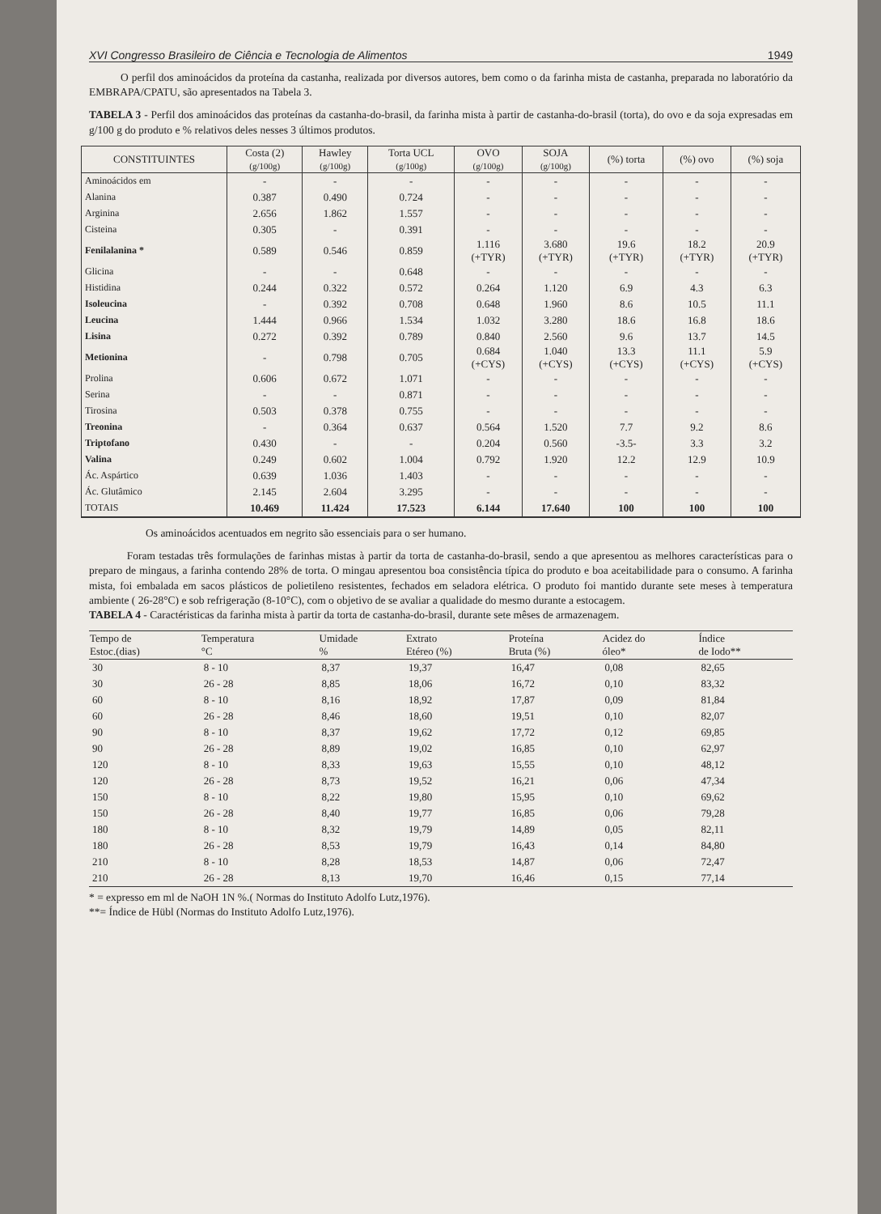XVI Congresso Brasileiro de Ciência e Tecnologia de Alimentos 1949
O perfil dos aminoácidos da proteína da castanha, realizada por diversos autores, bem como o da farinha mista de castanha, preparada no laboratório da EMBRAPA/CPATU, são apresentados na Tabela 3.
TABELA 3 - Perfil dos aminoácidos das proteínas da castanha-do-brasil, da farinha mista à partir de castanha-do-brasil (torta), do ovo e da soja expresadas em g/100 g do produto e % relativos deles nesses 3 últimos produtos.
| CONSTITUINTES | Costa (2) (g/100g) | Hawley (g/100g) | Torta UCL (g/100g) | OVO (g/100g) | SOJA (g/100g) | (%) torta | (%) ovo | (%) soja |
| --- | --- | --- | --- | --- | --- | --- | --- | --- |
| Aminoácidos em | - | - | - | - | - | - | - | - |
| Alanina | 0.387 | 0.490 | 0.724 | - | - | - | - | - |
| Arginina | 2.656 | 1.862 | 1.557 | - | - | - | - | - |
| Cisteina | 0.305 | - | 0.391 | - | - | - | - | - |
| Fenilalanina * | 0.589 | 0.546 | 0.859 | 1.116 (+TYR) | 3.680 (+TYR) | 19.6 (+TYR) | 18.2 (+TYR) | 20.9 (+TYR) |
| Glicina | - | - | 0.648 | - | - | - | - | - |
| Histidina | 0.244 | 0.322 | 0.572 | 0.264 | 1.120 | 6.9 | 4.3 | 6.3 |
| Isoleucina | - | 0.392 | 0.708 | 0.648 | 1.960 | 8.6 | 10.5 | 11.1 |
| Leucina | 1.444 | 0.966 | 1.534 | 1.032 | 3.280 | 18.6 | 16.8 | 18.6 |
| Lisina | 0.272 | 0.392 | 0.789 | 0.840 | 2.560 | 9.6 | 13.7 | 14.5 |
| Metionina | - | 0.798 | 0.705 | 0.684 (+CYS) | 1.040 (+CYS) | 13.3 (+CYS) | 11.1 (+CYS) | 5.9 (+CYS) |
| Prolina | 0.606 | 0.672 | 1.071 | - | - | - | - | - |
| Serina | - | - | 0.871 | - | - | - | - | - |
| Tirosina | 0.503 | 0.378 | 0.755 | - | - | - | - | - |
| Treonina | - | 0.364 | 0.637 | 0.564 | 1.520 | 7.7 | 9.2 | 8.6 |
| Triptofano | 0.430 | - | - | 0.204 | 0.560 | -3.5- | 3.3 | 3.2 |
| Valina | 0.249 | 0.602 | 1.004 | 0.792 | 1.920 | 12.2 | 12.9 | 10.9 |
| Ác. Aspártico | 0.639 | 1.036 | 1.403 | - | - | - | - | - |
| Ác. Glutâmico | 2.145 | 2.604 | 3.295 | - | - | - | - | - |
| TOTAIS | 10.469 | 11.424 | 17.523 | 6.144 | 17.640 | 100 | 100 | 100 |
Os aminoácidos acentuados em negrito são essenciais para o ser humano.
Foram testadas três formulações de farinhas mistas à partir da torta de castanha-do-brasil, sendo a que apresentou as melhores características para o preparo de mingaus, a farinha contendo 28% de torta. O mingau apresentou boa consistência típica do produto e boa aceitabilidade para o consumo. A farinha mista, foi embalada em sacos plásticos de polietileno resistentes, fechados em seladora elétrica. O produto foi mantido durante sete meses à temperatura ambiente ( 26-28°C) e sob refrigeração (8-10°C), com o objetivo de se avaliar a qualidade do mesmo durante a estocagem.
TABELA 4 - Caractéristicas da farinha mista à partir da torta de castanha-do-brasil, durante sete mêses de armazenagem.
| Tempo de Estoc.(dias) | Temperatura °C | Umidade % | Extrato Etéreo (%) | Proteína Bruta (%) | Acidez do óleo* | Índice de Iodo** |
| --- | --- | --- | --- | --- | --- | --- |
| 30 | 8 - 10 | 8,37 | 19,37 | 16,47 | 0,08 | 82,65 |
| 30 | 26 - 28 | 8,85 | 18,06 | 16,72 | 0,10 | 83,32 |
| 60 | 8 - 10 | 8,16 | 18,92 | 17,87 | 0,09 | 81,84 |
| 60 | 26 - 28 | 8,46 | 18,60 | 19,51 | 0,10 | 82,07 |
| 90 | 8 - 10 | 8,37 | 19,62 | 17,72 | 0,12 | 69,85 |
| 90 | 26 - 28 | 8,89 | 19,02 | 16,85 | 0,10 | 62,97 |
| 120 | 8 - 10 | 8,33 | 19,63 | 15,55 | 0,10 | 48,12 |
| 120 | 26 - 28 | 8,73 | 19,52 | 16,21 | 0,06 | 47,34 |
| 150 | 8 - 10 | 8,22 | 19,80 | 15,95 | 0,10 | 69,62 |
| 150 | 26 - 28 | 8,40 | 19,77 | 16,85 | 0,06 | 79,28 |
| 180 | 8 - 10 | 8,32 | 19,79 | 14,89 | 0,05 | 82,11 |
| 180 | 26 - 28 | 8,53 | 19,79 | 16,43 | 0,14 | 84,80 |
| 210 | 8 - 10 | 8,28 | 18,53 | 14,87 | 0,06 | 72,47 |
| 210 | 26 - 28 | 8,13 | 19,70 | 16,46 | 0,15 | 77,14 |
* = expresso em ml de NaOH 1N %.( Normas do Instituto Adolfo Lutz,1976).
**= Índice de Hübl (Normas do Instituto Adolfo Lutz,1976).